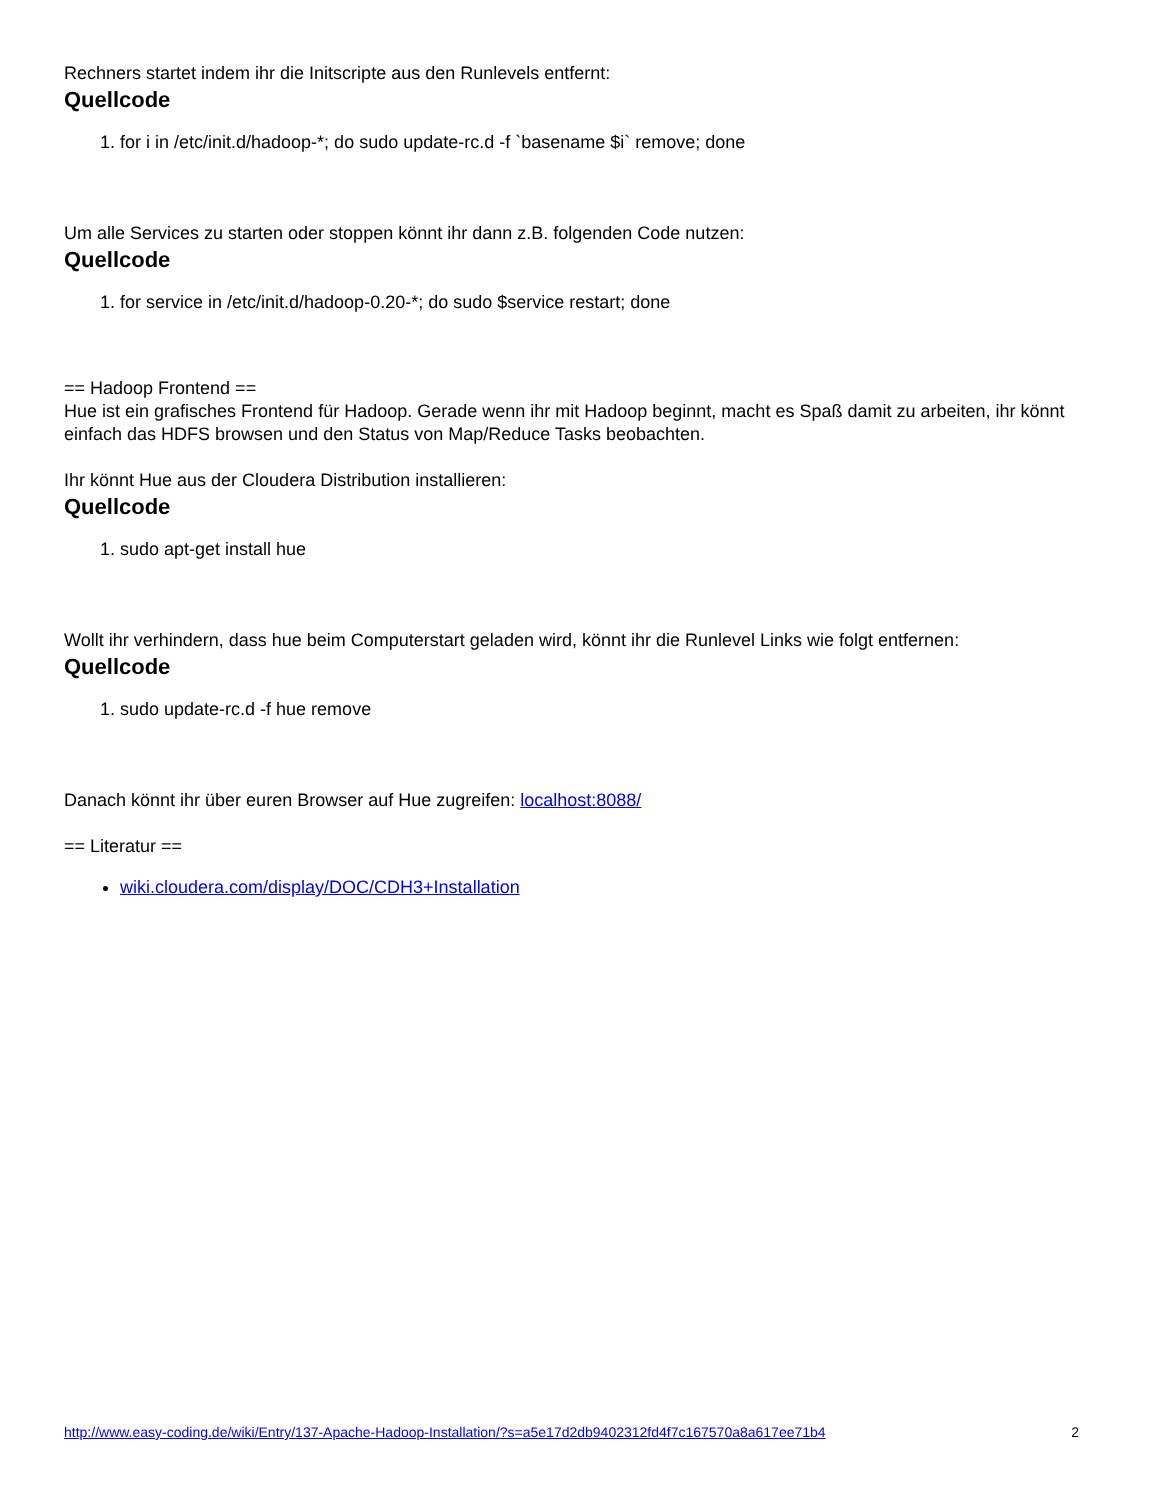Rechners startet indem ihr die Initscripte aus den Runlevels entfernt:
Quellcode
1. for i in /etc/init.d/hadoop-*; do sudo update-rc.d -f `basename $i` remove; done
Um alle Services zu starten oder stoppen könnt ihr dann z.B. folgenden Code nutzen:
Quellcode
1. for service in /etc/init.d/hadoop-0.20-*; do sudo $service restart; done
== Hadoop Frontend ==
Hue ist ein grafisches Frontend für Hadoop. Gerade wenn ihr mit Hadoop beginnt, macht es Spaß damit zu arbeiten, ihr könnt einfach das HDFS browsen und den Status von Map/Reduce Tasks beobachten.
Ihr könnt Hue aus der Cloudera Distribution installieren:
Quellcode
1. sudo apt-get install hue
Wollt ihr verhindern, dass hue beim Computerstart geladen wird, könnt ihr die Runlevel Links wie folgt entfernen:
Quellcode
1. sudo update-rc.d -f hue remove
Danach könnt ihr über euren Browser auf Hue zugreifen: localhost:8088/
== Literatur ==
wiki.cloudera.com/display/DOC/CDH3+Installation
http://www.easy-coding.de/wiki/Entry/137-Apache-Hadoop-Installation/?s=a5e17d2db9402312fd4f7c167570a8a617ee71b4 2